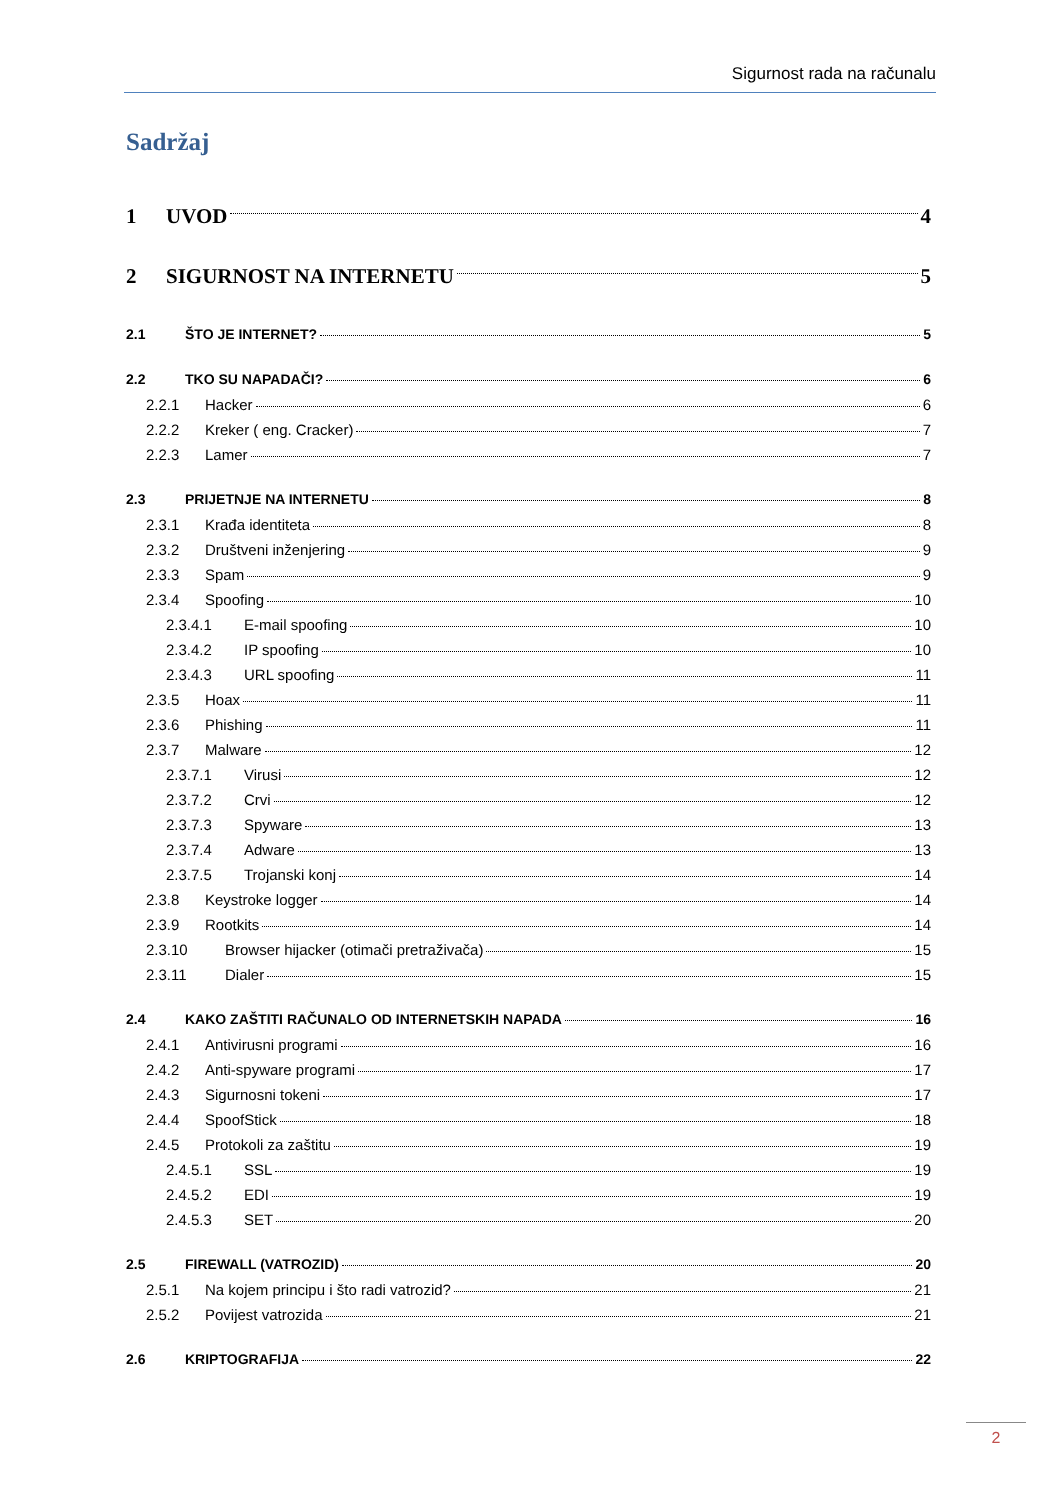Sigurnost rada na računalu
Sadržaj
1 UVOD 4
2 SIGURNOST NA INTERNETU 5
2.1 ŠTO JE INTERNET? 5
2.2 TKO SU NAPADAČI? 6
2.2.1 Hacker 6
2.2.2 Kreker ( eng. Cracker) 7
2.2.3 Lamer 7
2.3 PRIJETNJE NA INTERNETU 8
2.3.1 Krađa identiteta 8
2.3.2 Društveni inženjering 9
2.3.3 Spam 9
2.3.4 Spoofing 10
2.3.4.1 E-mail spoofing 10
2.3.4.2 IP spoofing 10
2.3.4.3 URL spoofing 11
2.3.5 Hoax 11
2.3.6 Phishing 11
2.3.7 Malware 12
2.3.7.1 Virusi 12
2.3.7.2 Crvi 12
2.3.7.3 Spyware 13
2.3.7.4 Adware 13
2.3.7.5 Trojanski konj 14
2.3.8 Keystroke logger 14
2.3.9 Rootkits 14
2.3.10 Browser hijacker (otimači pretraživača) 15
2.3.11 Dialer 15
2.4 KAKO ZAŠTITI RAČUNALO OD INTERNETSKIH NAPADA 16
2.4.1 Antivirusni programi 16
2.4.2 Anti-spyware programi 17
2.4.3 Sigurnosni tokeni 17
2.4.4 SpoofStick 18
2.4.5 Protokoli za zaštitu 19
2.4.5.1 SSL 19
2.4.5.2 EDI 19
2.4.5.3 SET 20
2.5 FIREWALL (VATROZID) 20
2.5.1 Na kojem principu i što radi vatrozid? 21
2.5.2 Povijest vatrozida 21
2.6 KRIPTOGRAFIJA 22
2